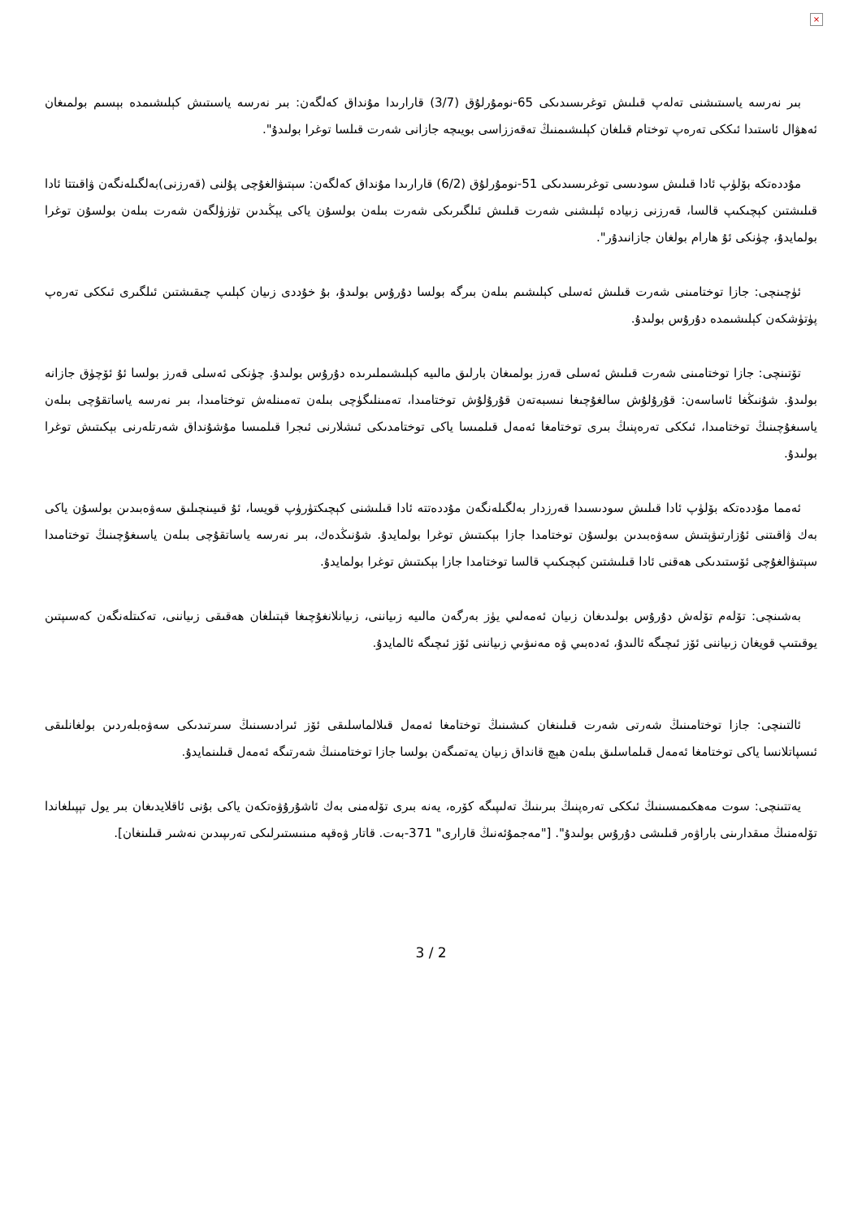×
بىر نەرسە ياسىتىشنى تەلەپ قىلىش توغرىسىدىكى 65-نومۇرلۇق (3/7) قارارىدا مۇنداق كەلگەن: بىر نەرسە ياسىتىش كېلىشىمدە بېسىم بولمىغان ئەھۋال ئاستىدا ئىككى تەرەپ توختام قىلغان كېلىشىمنىڭ تەقەززاسى بويىچە جازانى شەرت قىلسا توغرا بولىدۇ".
مۇددەتكە بۆلۈپ ئادا قىلىش سودىسى توغرىسىدىكى 51-نومۇرلۇق (6/2) قارارىدا مۇنداق كەلگەن: سېتىۋالغۇچى پۇلنى (قەرزنى)بەلگىلەنگەن ۋاقىتتا ئادا قىلىشتىن كېچىكىپ قالسا، قەرزنى زىيادە ئېلىشنى شەرت قىلىش ئىلگىرىكى شەرت بىلەن بولسۇن ياكى يېڭىدىن تۈزۈلگەن شەرت بىلەن بولسۇن توغرا بولمايدۇ، چۈنكى ئۇ هارام بولغان جازانىدۇر".
ئۈچىنچى: جازا توختامىنى شەرت قىلىش ئەسلى كېلىشىم بىلەن بىرگە بولسا دۇرۇس بولىدۇ، بۇ خۇددى زىيان كېلىپ چىقىشتىن ئىلگىرى ئىككى تەرەپ پۈتۈشكەن كېلىشىمدە دۇرۇس بولىدۇ.
تۆتىنچى: جازا توختامىنى شەرت قىلىش ئەسلى قەرز بولمىغان بارلىق مالىيە كېلىشىملىرىدە دۇرۇس بولىدۇ. چۈنكى ئەسلى قەرز بولسا ئۇ ئۆچۈق جازانە بولىدۇ. شۇنىڭغا ئاساسەن: قۇرۇلۇش سالغۇچىغا نىسبەتەن قۇرۇلۇش توختامىدا، تەمىنلىگۈچى بىلەن تەمىنلەش توختامىدا، بىر نەرسە ياساتقۇچى بىلەن ياسىغۇچىنىڭ توختامىدا، ئىككى تەرەپنىڭ بىرى توختامغا ئەمەل قىلمىسا ياكى توختامدىكى ئىشلارنى ئىجرا قىلمىسا مۇشۇنداق شەرتلەرنى بېكىتىش توغرا بولىدۇ.
ئەمما مۇددەتكە بۆلۈپ ئادا قىلىش سودىسىدا قەرزدار بەلگىلەنگەن مۇددەتتە ئادا قىلىشنى كېچىكتۈرۈپ قويسا، ئۇ قىيىنچىلىق سەۋەبىدىن بولسۇن ياكى بەك ۋاقىتنى ئۇزارتىۋېتىش سەۋەبىدىن بولسۇن توختامدا جازا بېكىتىش توغرا بولمايدۇ. شۇنىڭدەك، بىر نەرسە ياساتقۇچى بىلەن ياسىغۇچىنىڭ توختامىدا سېتىۋالغۇچى ئۆستىدىكى ھەقنى ئادا قىلىشتىن كېچىكىپ قالسا توختامدا جازا بېكىتىش توغرا بولمايدۇ.
بەشىنچى: تۆلەم تۆلەش دۇرۇس بولىدىغان زىيان ئەمەلىي يۈز بەرگەن مالىيە زىياننى، زىيانلانغۇچىغا قېتىلغان ھەقىقى زىياننى، تەكىتلەنگەن كەسىپتىن يوقىتىپ قويغان زىياننى ئۆز ئىچىگە ئالىدۇ، ئەدەبىي ۋە مەنىۋىي زىياننى ئۆز ئىچىگە ئالمايدۇ.
ئالتىنچى: جازا توختامىنىڭ شەرتى شەرت قىلىنغان كىشىنىڭ توختامغا ئەمەل قىلالماسلىقى ئۆز ئىرادىسىنىڭ سىرتىدىكى سەۋەبلەردىن بولغانلىقى ئىسپاتلانسا ياكى توختامغا ئەمەل قىلماسلىق بىلەن ھېچ قانداق زىيان يەتمىگەن بولسا جازا توختامىنىڭ شەرتىگە ئەمەل قىلىنمايدۇ.
يەتتىنچى: سوت مەھكىمىسىنىڭ ئىككى تەرەپنىڭ بىرىنىڭ تەلىپىگە كۆرە، يەنە بىرى تۆلەمنى بەك ئاشۇرۇۋەتكەن ياكى بۇنى ئاقلايدىغان بىر يول تېپىلغاندا تۆلەمنىڭ مىقدارىنى باراۋەر قىلىشى دۇرۇس بولىدۇ". ["مەجمۇئەنىڭ قارارى" 371-بەت. قاتار ۋەقپە مىنىستىرلىكى تەرىپىدىن نەشىر قىلىنغان].
3 / 2